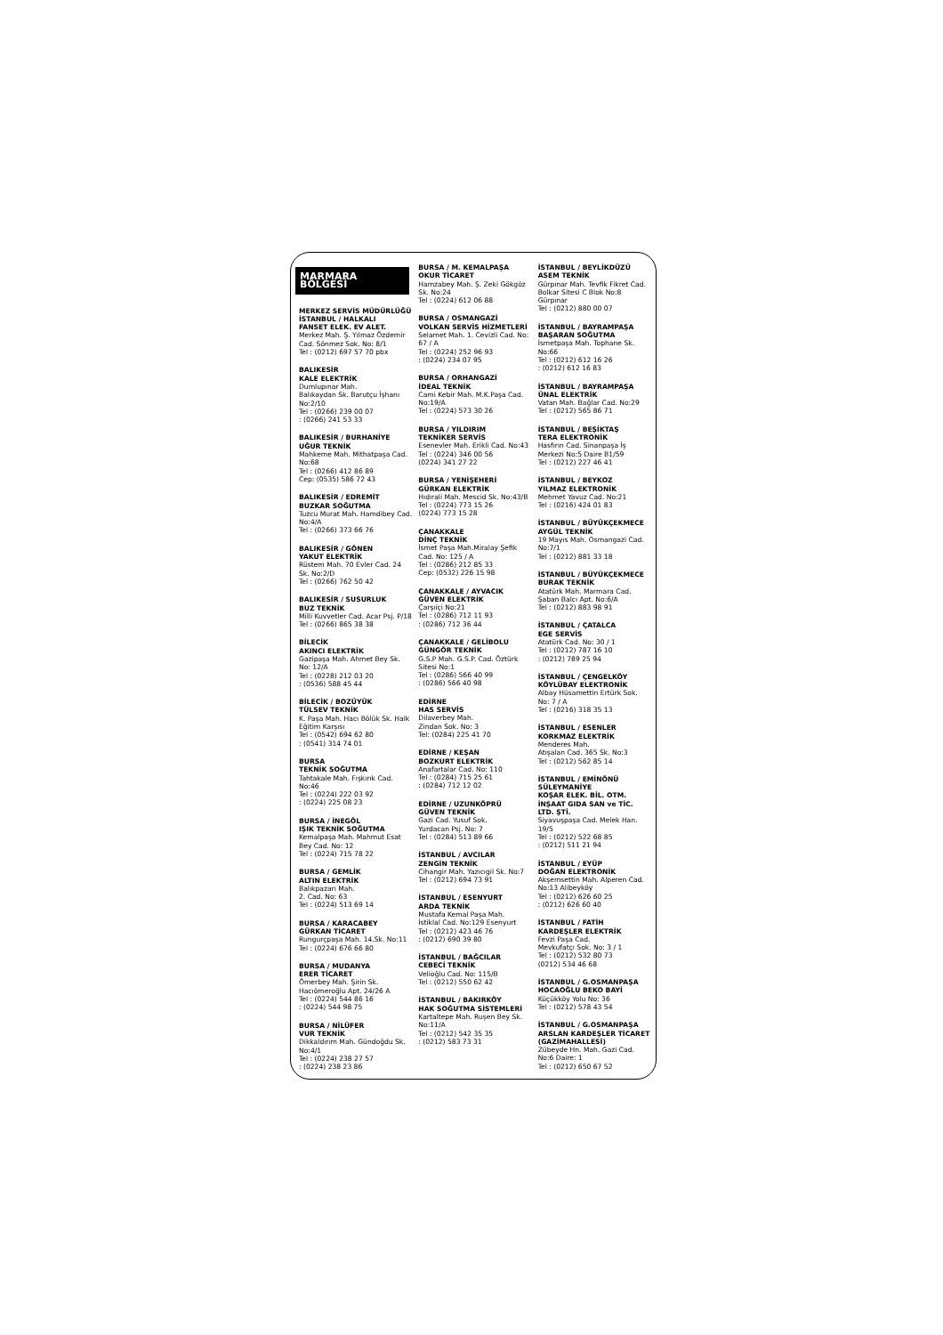MARMARA BÖLGESİ
MERKEZ SERVİS MÜDÜRLÜĞÜ
İSTANBUL / HALKALI
FANSET ELEK. EV ALET.
Merkez Mah. Ş. Yılmaz Özdemir Cad. Sönmez Sok. No: 8/1
Tel : (0212) 697 57 70 pbx
BALIKESİR
KALE ELEKTRİK
Dumlupınar Mah.
Balıkaydan Sk. Barutçu İşhanı No:2/10
Tel : (0266) 239 00 07
: (0266) 241 53 33
BALIKESİR / BURHANİYE
UĞUR TEKNİK
Mahkeme Mah. Mithatpaşa Cad. No:68
Tel : (0266) 412 86 89
Cep: (0535) 586 72 43
BALIKESİR / EDREMİT
BUZKAR SOĞUTMA
Tuzcu Murat Mah. Hamdibey Cad. No:4/A
Tel : (0266) 373 66 76
BALIKESİR / GÖNEN
YAKUT ELEKTRİK
Rüstem Mah. 70 Evler Cad. 24 Sk. No:2/D
Tel : (0266) 762 50 42
BALIKESİR / SUSURLUK
BUZ TEKNİK
Milli Kuvvetler Cad. Acar Psj. P/18
Tel : (0266) 865 38 38
BİLECİK
AKINCI ELEKTRİK
Gazipaşa Mah. Ahmet Bey Sk. No: 12/A
Tel : (0228) 212 03 20
: (0536) 588 45 44
BİLECİK / BOZÜYÜK
TÜLSEV TEKNİK
K. Paşa Mah. Hacı Bölük Sk. Halk Eğitim Karşısı
Tel : (0542) 694 62 80
: (0541) 314 74 01
BURSA
TEKNİK SOĞUTMA
Tahtakale Mah. Fışkırık Cad. No:46
Tel : (0224) 222 03 92
: (0224) 225 08 23
BURSA / İNEGÖL
IŞIK TEKNİK SOĞUTMA
Kemalpaşa Mah. Mahmut Esat Bey Cad. No: 12
Tel : (0224) 715 78 22
BURSA / GEMLİK
ALTIN ELEKTRİK
Balıkpazarı Mah.
2. Cad. No: 63
Tel : (0224) 513 69 14
BURSA / KARACABEY
GÜRKAN TİCARET
Rungurçpaşa Mah. 14.Sk. No:11
Tel : (0224) 676 66 80
BURSA / MUDANYA
ERER TİCARET
Ömerbey Mah. Şirin Sk.
Hacıömeroğlu Apt. 24/26 A
Tel : (0224) 544 86 16
: (0224) 544 98 75
BURSA / NİLÜFER
VUR TEKNİK
Dikkaldırım Mah. Gündoğdu Sk. No:4/1
Tel : (0224) 238 27 57
: (0224) 238 23 86
BURSA / M. KEMALPAŞA
OKUR TİCARET
Hamzabey Mah. Ş. Zeki Gökgöz Sk. No:24
Tel : (0224) 612 06 88
BURSA / OSMANGAZİ
VOLKAN SERVİS HİZMETLERİ
Selamet Mah. 1. Cevizli Cad. No: 67 / A
Tel : (0224) 252 96 93
: (0224) 234 07 95
BURSA / ORHANGAZİ
İDEAL TEKNİK
Cami Kebir Mah. M.K.Paşa Cad. No:19/A
Tel : (0224) 573 30 26
BURSA / YILDIRIM
TEKNİKER SERVİS
Esenevler Mah. Erikli Cad. No:43
Tel : (0224) 346 00 56
(0224) 341 27 22
BURSA / YENİŞEHERİ
GÜRKAN ELEKTRİK
Hıdırali Mah. Mescid Sk. No:43/B
Tel : (0224) 773 15 26
(0224) 773 15 28
ÇANAKKALE
DİNÇ TEKNİK
İsmet Paşa Mah.Miralay Şefik Cad. No: 125 / A
Tel : (0286) 212 85 33
Cep: (0532) 226 15 98
ÇANAKKALE / AYVACIK
GÜVEN ELEKTRİK
Çarşıiçi No:21
Tel : (0286) 712 11 93
: (0286) 712 36 44
ÇANAKKALE / GELİBOLU
GÜNGÖR TEKNİK
G.S.P Mah. G.S.P. Cad. Öztürk Sitesi No:1
Tel : (0286) 566 40 99
: (0286) 566 40 98
EDİRNE
HAS SERVİS
Dilaverbey Mah.
Zindan Sok. No: 3
Tel: (0284) 225 41 70
EDİRNE / KEŞAN
BOZKURT ELEKTRİK
Anafartalar Cad. No: 110
Tel : (0284) 715 25 61
: (0284) 712 12 02
EDİRNE / UZUNKÖPRÜ
GÜVEN TEKNİK
Gazi Cad. Yusuf Sok.
Yurdacan Psj. No: 7
Tel : (0284) 513 89 66
İSTANBUL / AVCILAR
ZENGİN TEKNİK
Cihangir Mah. Yazıcıgil Sk. No:7
Tel : (0212) 694 73 91
İSTANBUL / ESENYURT
ARDA TEKNİK
Mustafa Kemal Paşa Mah.
İstiklal Cad. No:129 Esenyurt
Tel : (0212) 423 46 76
: (0212) 690 39 80
İSTANBUL / BAĞCILAR
CEBECİ TEKNİK
Velioğlu Cad. No: 115/B
Tel : (0212) 550 62 42
İSTANBUL / BAKIRKÖY
HAK SOĞUTMA SİSTEMLERİ
Kartaltepe Mah. Ruşen Bey Sk. No:11/A
Tel : (0212) 542 35 35
: (0212) 583 73 31
İSTANBUL / BEYLİKDÜZÜ
ASEM TEKNİK
Gürpınar Mah. Tevfik Fikret Cad. Bolkar Sitesi C Blok No:8 Gürpınar
Tel : (0212) 880 00 07
İSTANBUL / BAYRAMPAŞA
BAŞARAN SOĞUTMA
İsmetpaşa Mah. Tophane Sk. No:66
Tel : (0212) 612 16 26
: (0212) 612 16 83
İSTANBUL / BAYRAMPAŞA
ÜNAL ELEKTRİK
Vatan Mah. Bağlar Cad. No:29
Tel : (0212) 565 86 71
İSTANBUL / BEŞİKTAŞ
TERA ELEKTRONİK
Hasfırın Cad. Sinanpaşa İş Merkezi No:5 Daire B1/59
Tel : (0212) 227 46 41
İSTANBUL / BEYKOZ
YILMAZ ELEKTRONİK
Mehmet Yavuz Cad. No:21
Tel : (0216) 424 01 83
İSTANBUL / BÜYÜKÇEKMECE
AYGÜL TEKNİK
19 Mayıs Mah. Osmangazi Cad. No:7/1
Tel : (0212) 881 33 18
İSTANBUL / BÜYÜKÇEKMECE
BURAK TEKNİK
Atatürk Mah. Marmara Cad. Şaban Balcı Apt. No:6/A
Tel : (0212) 883 98 91
İSTANBUL / ÇATALCA
EGE SERVİS
Atatürk Cad. No: 30 / 1
Tel : (0212) 787 16 10
: (0212) 789 25 94
İSTANBUL / ÇENGELKÖY
KÖYLÜBAY ELEKTRONİK
Albay Hüsamettin Ertürk Sok. No: 7 / A
Tel : (0216) 318 35 13
İSTANBUL / ESENLER
KORKMAZ ELEKTRİK
Menderes Mah.
Atışalan Cad. 365 Sk. No:3
Tel : (0212) 562 85 14
İSTANBUL / EMİNÖNÜ
SÜLEYMANİYE
KOŞAR ELEK. BİL. OTM. İNŞAAT GIDA SAN ve TİC. LTD. ŞTİ.
Siyavuşpaşa Cad. Melek Han. 19/5
Tel : (0212) 522 68 85
: (0212) 511 21 94
İSTANBUL / EYÜP
DOĞAN ELEKTRONİK
Akşemsettin Mah. Alperen Cad. No:13 Alibeyköy
Tel : (0212) 626 60 25
: (0212) 626 60 40
İSTANBUL / FATİH
KARDEŞLER ELEKTRİK
Fevzi Paşa Cad.
Mevkufatçı Sok. No: 3 / 1
Tel : (0212) 532 80 73
(0212) 534 46 68
İSTANBUL / G.OSMANPAŞA
HOCAOĞLU BEKO BAYİ
Küçükköy Yolu No: 36
Tel : (0212) 578 43 54
İSTANBUL / G.OSMANPAŞA
ARSLAN KARDEŞLER TİCARET (GAZİMAHALLESİ)
Zübeyde Hn. Mah. Gazi Cad. No:6 Daire: 1
Tel : (0212) 650 67 52